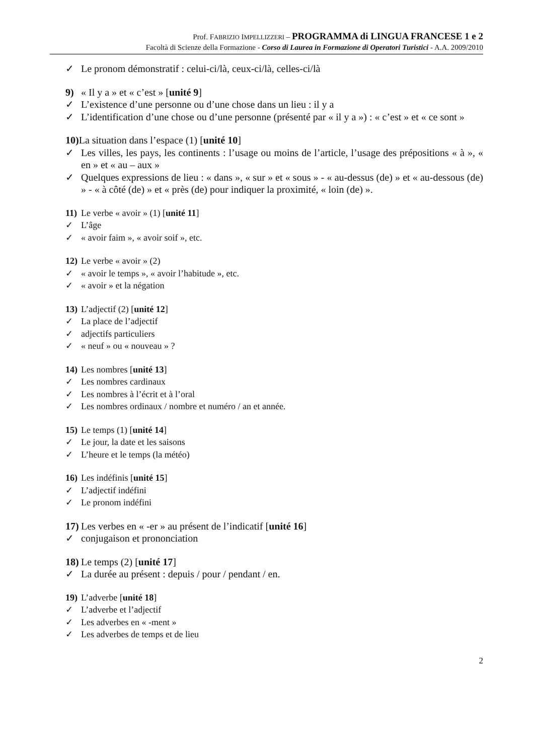Prof. FABRIZIO IMPELLIZZERI – PROGRAMMA di LINGUA FRANCESE 1 e 2
Facoltà di Scienze della Formazione - Corso di Laurea in Formazione di Operatori Turistici - A.A. 2009/2010
✓ Le pronom démonstratif : celui-ci/là, ceux-ci/là, celles-ci/là
9) « Il y a » et « c’est » [unité 9]
✓ L’existence d’une personne ou d’une chose dans un lieu : il y a
✓ L’identification d’une chose ou d’une personne (présenté par « il y a ») : « c’est » et « ce sont »
10) La situation dans l’espace (1) [unité 10]
✓ Les villes, les pays, les continents : l’usage ou moins de l’article, l’usage des prépositions « à », « en » et « au – aux »
✓ Quelques expressions de lieu : « dans », « sur » et « sous » - « au-dessus (de) » et « au-dessous (de) » - « à côté (de) » et « près (de) pour indiquer la proximité, « loin (de) ».
11) Le verbe « avoir » (1) [unité 11]
✓ L’âge
✓ « avoir faim », « avoir soif », etc.
12) Le verbe « avoir » (2)
✓ « avoir le temps », « avoir l’habitude », etc.
✓ « avoir » et la négation
13) L’adjectif (2) [unité 12]
✓ La place de l’adjectif
✓ adjectifs particuliers
✓ « neuf » ou « nouveau » ?
14) Les nombres [unité 13]
✓ Les nombres cardinaux
✓ Les nombres à l’écrit et à l’oral
✓ Les nombres ordinaux / nombre et numéro / an et année.
15) Le temps (1) [unité 14]
✓ Le jour, la date et les saisons
✓ L’heure et le temps (la météo)
16) Les indéfinis [unité 15]
✓ L’adjectif indéfini
✓ Le pronom indéfini
17) Les verbes en « -er » au présent de l’indicatif [unité 16]
✓ conjugaison et prononciation
18) Le temps (2) [unité 17]
✓ La durée au présent : depuis / pour / pendant / en.
19) L’adverbe [unité 18]
✓ L’adverbe et l’adjectif
✓ Les adverbes en « -ment »
✓ Les adverbes de temps et de lieu
2